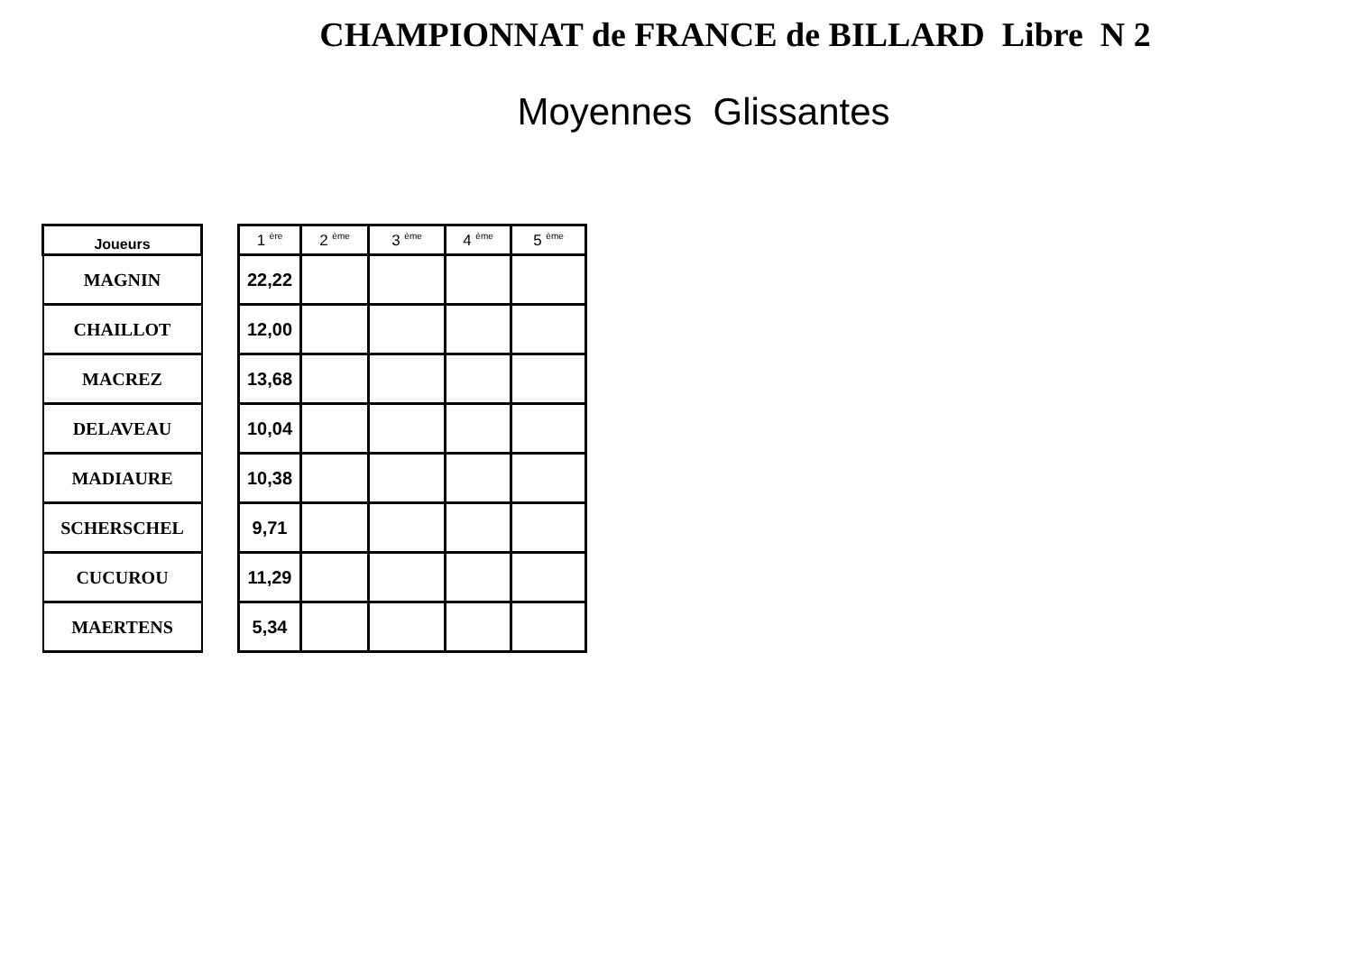CHAMPIONNAT de FRANCE de BILLARD Libre N 2
Moyennes Glissantes
| Joueurs |
| --- |
| MAGNIN |
| CHAILLOT |
| MACREZ |
| DELAVEAU |
| MADIAURE |
| SCHERSCHEL |
| CUCUROU |
| MAERTENS |
| 1 <sup>ère</sup> | 2 <sup>ème</sup> | 3 <sup>ème</sup> | 4 <sup>ème</sup> | 5 <sup>ème</sup> |
| --- | --- | --- | --- | --- |
| 22,22 | | | | |
| 12,00 | | | | |
| 13,68 | | | | |
| 10,04 | | | | |
| 10,38 | | | | |
| 9,71 | | | | |
| 11,29 | | | | |
| 5,34 | | | | |